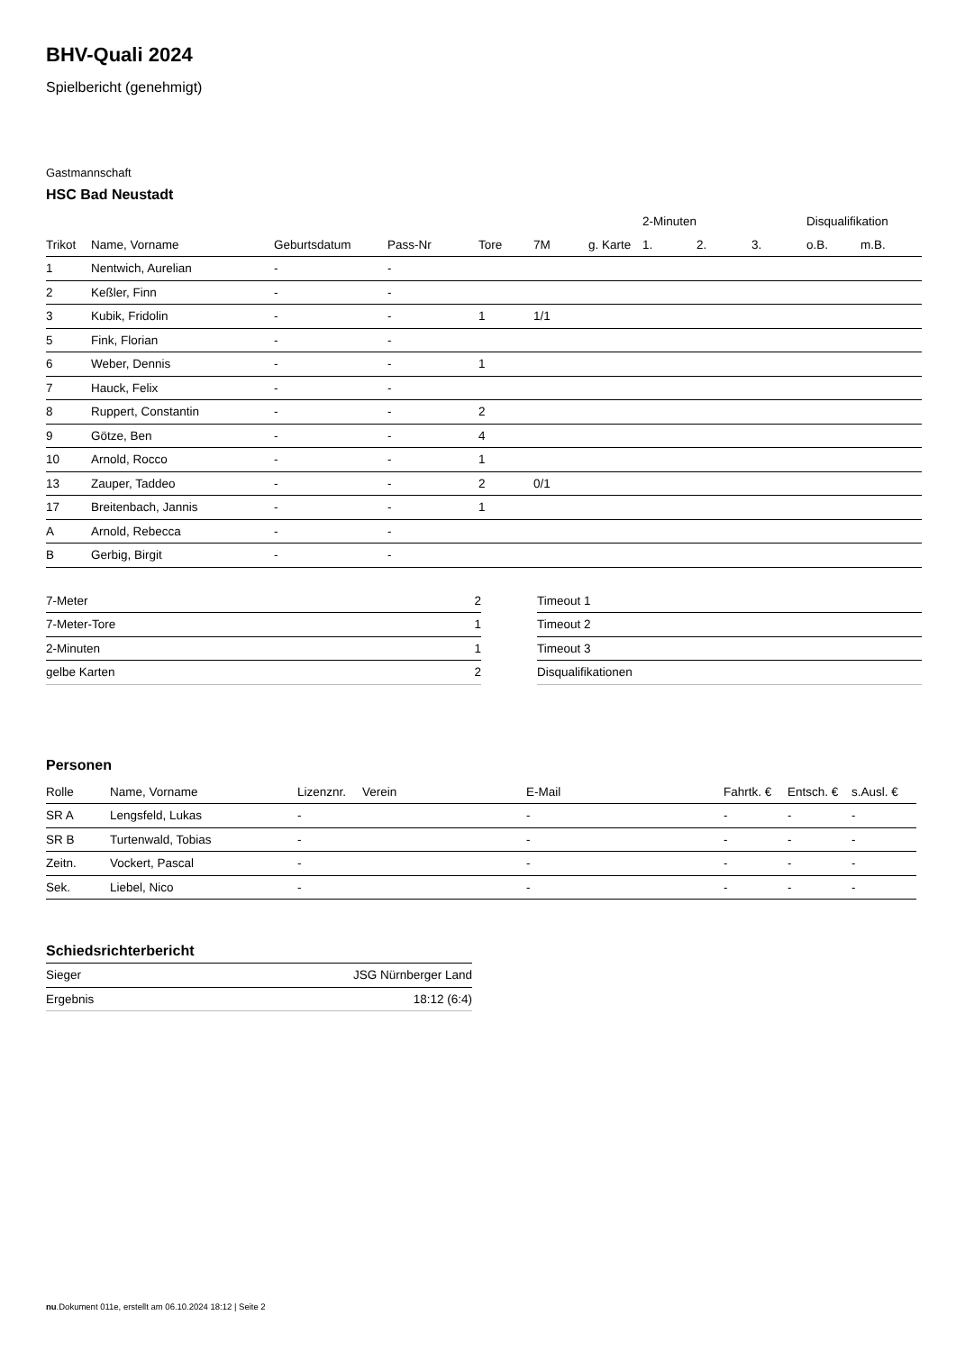BHV-Quali 2024
Spielbericht (genehmigt)
Gastmannschaft
HSC Bad Neustadt
| | | | | | | | 2-Minuten | | | Disqualifikation | |
| --- | --- | --- | --- | --- | --- | --- | --- | --- | --- | --- | --- |
| Trikot | Name, Vorname | Geburtsdatum | Pass-Nr | Tore | 7M | g. Karte | 1. | 2. | 3. | o.B. | m.B. |
| 1 | Nentwich, Aurelian | - | - | | | | | | | | |
| 2 | Keßler, Finn | - | - | | | | | | | | |
| 3 | Kubik, Fridolin | - | - | 1 | 1/1 | | | | | | |
| 5 | Fink, Florian | - | - | | | | | | | | |
| 6 | Weber, Dennis | - | - | 1 | | | | | | | |
| 7 | Hauck, Felix | - | - | | | | | | | | |
| 8 | Ruppert, Constantin | - | - | 2 | | | | | | | |
| 9 | Götze, Ben | - | - | 4 | | | | | | | |
| 10 | Arnold, Rocco | - | - | 1 | | | | | | | |
| 13 | Zauper, Taddeo | - | - | 2 | 0/1 | | | | | | |
| 17 | Breitenbach, Jannis | - | - | 1 | | | | | | | |
| A | Arnold, Rebecca | - | - | | | | | | | | |
| B | Gerbig, Birgit | - | - | | | | | | | | |
| 7-Meter | 2 |
| 7-Meter-Tore | 1 |
| 2-Minuten | 1 |
| gelbe Karten | 2 |
| Timeout 1 |
| Timeout 2 |
| Timeout 3 |
| Disqualifikationen |
Personen
| Rolle | Name, Vorname | Lizenznr. | Verein | E-Mail | Fahrtk. € | Entsch. € | s.Ausl. € |
| --- | --- | --- | --- | --- | --- | --- | --- |
| SR A | Lengsfeld, Lukas | - | | - | - | - | - |
| SR B | Turtenwald, Tobias | - | | - | - | - | - |
| Zeitn. | Vockert, Pascal | - | | - | - | - | - |
| Sek. | Liebel, Nico | - | | - | - | - | - |
Schiedsrichterbericht
| Sieger | JSG Nürnberger Land |
| Ergebnis | 18:12 (6:4) |
nu.Dokument 011e, erstellt am 06.10.2024 18:12 | Seite 2